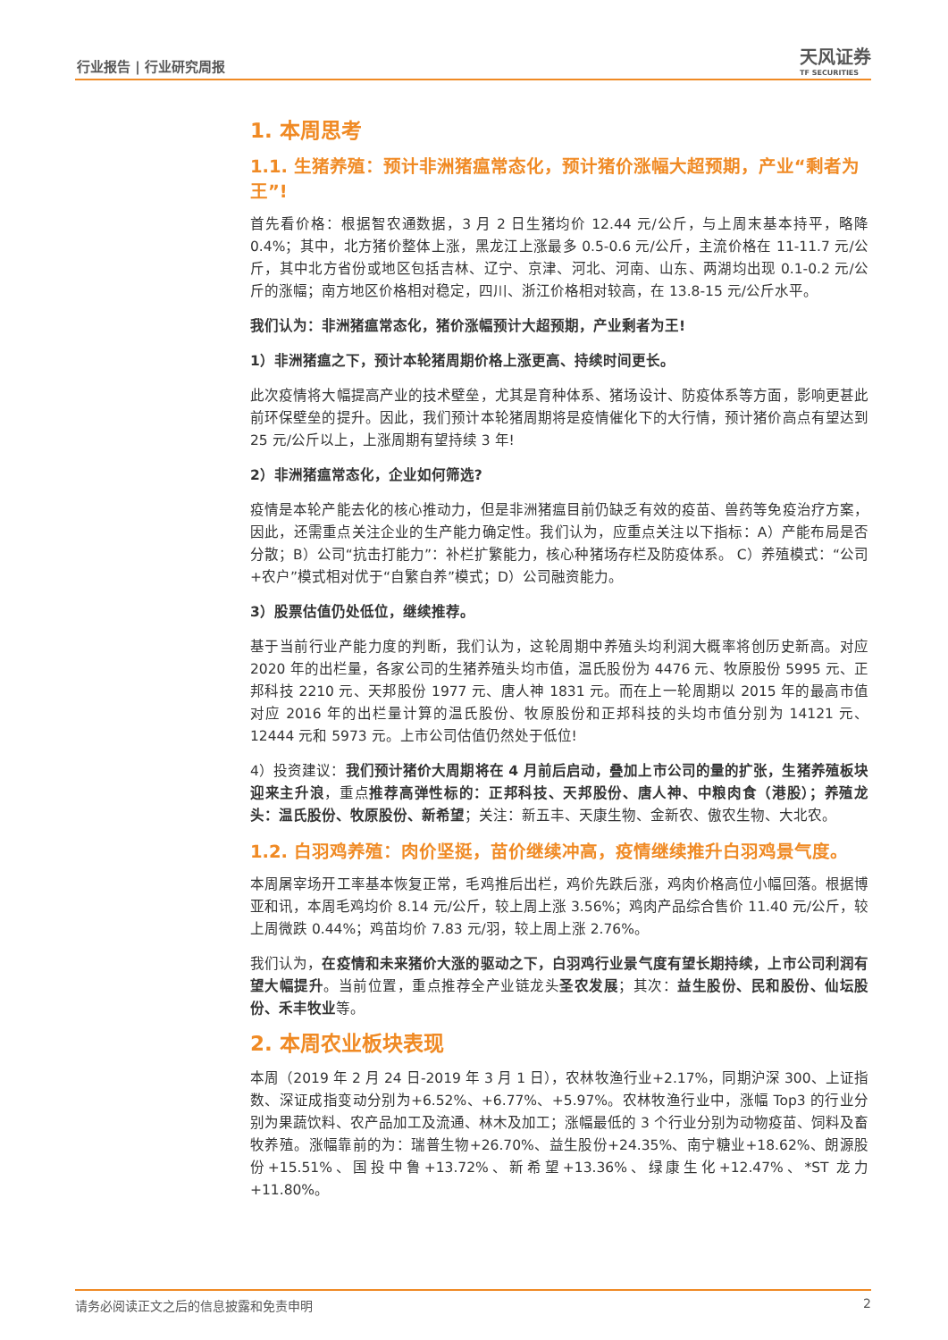行业报告 | 行业研究周报 天风证券
TF SECURITIES
1. 本周思考
1.1. 生猪养殖：预计非洲猪瘟常态化，预计猪价涨幅大超预期，产业“剩者为王”!
首先看价格：根据智农通数据，3 月 2 日生猪均价 12.44 元/公斤，与上周末基本持平，略降 0.4%；其中，北方猪价整体上涨，黑龙江上涨最多 0.5-0.6 元/公斤，主流价格在 11-11.7 元/公斤，其中北方省份或地区包括吉林、辽宁、京津、河北、河南、山东、两湖均出现 0.1-0.2 元/公斤的涨幅；南方地区价格相对稳定，四川、浙江价格相对较高，在 13.8-15 元/公斤水平。
我们认为：非洲猪瘟常态化，猪价涨幅预计大超预期，产业剩者为王!
1）非洲猪瘟之下，预计本轮猪周期价格上涨更高、持续时间更长。
此次疫情将大幅提高产业的技术壁垒，尤其是育种体系、猪场设计、防疫体系等方面，影响更甚此前环保壁垒的提升。因此，我们预计本轮猪周期将是疫情催化下的大行情，预计猪价高点有望达到 25 元/公斤以上，上涨周期有望持续 3 年!
2）非洲猪瘟常态化，企业如何筛选?
疫情是本轮产能去化的核心推动力，但是非洲猪瘟目前仍缺乏有效的疫苗、兽药等免疫治疗方案，因此，还需重点关注企业的生产能力确定性。我们认为，应重点关注以下指标：A）产能布局是否分散；B）公司“抗击打能力”：补栏扩繁能力，核心种猪场存栏及防疫体系。 C）养殖模式：“公司+农户”模式相对优于“自繁自养”模式；D）公司融资能力。
3）股票估值仍处低位，继续推荐。
基于当前行业产能力度的判断，我们认为，这轮周期中养殖头均利润大概率将创历史新高。对应 2020 年的出栏量，各家公司的生猪养殖头均市值，温氏股份为 4476 元、牧原股份 5995 元、正邦科技 2210 元、天邦股份 1977 元、唐人神 1831 元。而在上一轮周期以 2015 年的最高市值对应 2016 年的出栏量计算的温氏股份、牧原股份和正邦科技的头均市值分别为 14121 元、12444 元和 5973 元。上市公司估值仍然处于低位!
4）投资建议：我们预计猪价大周期将在 4 月前后启动，叠加上市公司的量的扩张，生猪养殖板块迎来主升浪，重点推荐高弹性标的：正邦科技、天邦股份、唐人神、中粮肉食（港股）；养殖龙头：温氏股份、牧原股份、新希望；关注：新五丰、天康生物、金新农、傲农生物、大北农。
1.2. 白羽鸡养殖：肉价坚挺，苗价继续冲高，疫情继续推升白羽鸡景气度。
本周屠宰场开工率基本恢复正常，毛鸡推后出栏，鸡价先跌后涨，鸡肉价格高位小幅回落。根据博亚和讯，本周毛鸡均价 8.14 元/公斤，较上周上涨 3.56%；鸡肉产品综合售价 11.40 元/公斤，较上周微跌 0.44%；鸡苗均价 7.83 元/羽，较上周上涨 2.76%。
我们认为，在疫情和未来猪价大涨的驱动之下，白羽鸡行业景气度有望长期持续，上市公司利润有望大幅提升。当前位置，重点推荐全产业链龙头圣农发展；其次：益生股份、民和股份、仙坛股份、禾丰牧业等。
2. 本周农业板块表现
本周（2019 年 2 月 24 日-2019 年 3 月 1 日），农林牧渔行业+2.17%，同期沪深 300、上证指数、深证成指变动分别为+6.52%、+6.77%、+5.97%。农林牧渔行业中，涨幅 Top3 的行业分别为果蔬饮料、农产品加工及流通、林木及加工；涨幅最低的 3 个行业分别为动物疫苗、饲料及畜牧养殖。涨幅靠前的为：瑞普生物+26.70%、益生股份+24.35%、南宁糖业+18.62%、朗源股份+15.51%、国投中鲁+13.72%、新希望+13.36%、绿康生化+12.47%、*ST 龙力+11.80%。
请务必阅读正文之后的信息披露和免责申明 2